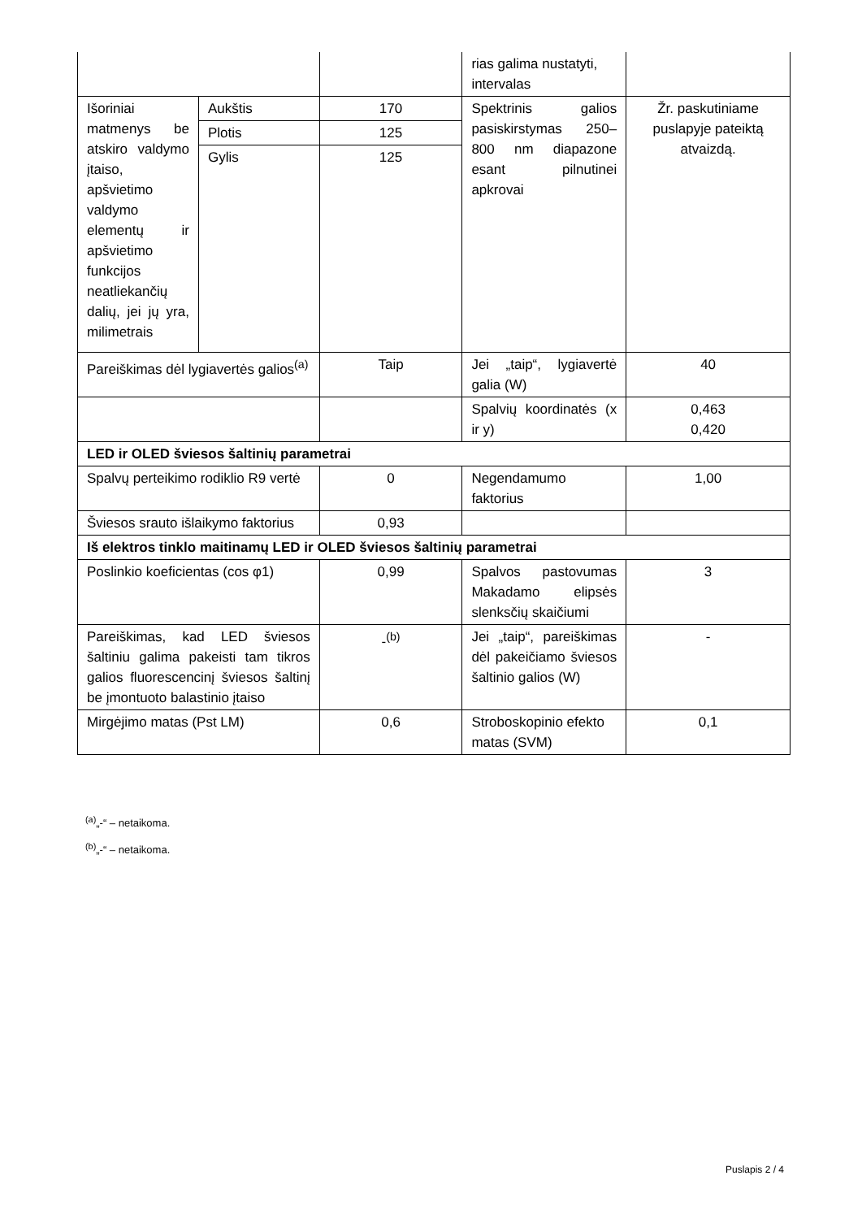| | | | rias galima nustatyti, intervalas | |
| Išoriniai matmenys be atskiro valdymo įtaiso, apšvietimo valdymo elementų ir apšvietimo funkcijos neatliekančių dalių, jei jų yra, milimetrais | Aukštis | 170 | Spektrinis galios pasiskirstymas 250–800 nm diapazone esant pilnutinei apkrovai | Žr. paskutiniame puslapyje pateiktą atvaizdą. |
| | Plotis | 125 | | |
| | Gylis | 125 | | |
| Pareiškimas dėl lygiavertės galios<sup>(a)</sup> | | Taip | Jei „taip“, lygiavertė galia (W) | 40 |
| | | | Spalvių koordinatės (x ir y) | 0,463 0,420 |
| LED ir OLED šviesos šaltinių parametrai | | | | |
| Spalvų perteikimo rodiklio R9 vertė | | 0 | Negendamumo faktorius | 1,00 |
| Šviesos srauto išlaikymo faktorius | | 0,93 | | |
| Iš elektros tinklo maitinamų LED ir OLED šviesos šaltinių parametrai | | | | |
| Poslinkio koeficientas (cos φ1) | | 0,99 | Spalvos pastovumas Makadamo elipsės slenksčių skaičiumi | 3 |
| Pareiškimas, kad LED šviesos šaltiniu galima pakeisti tam tikros galios fluorescencinį šviesos šaltinį be įmontuoto balastinio įtaiso | | -<sup>(b)</sup> | Jei „taip“, pareiškimas dėl pakeičiamo šviesos šaltinio galios (W) | - |
| Mirgėjimo matas (Pst LM) | | 0,6 | Stroboskopinio efekto matas (SVM) | 0,1 |
<sup>(a)</sup>„-“ – netaikoma.
<sup>(b)</sup>„-“ – netaikoma.
Puslapis 2 / 4